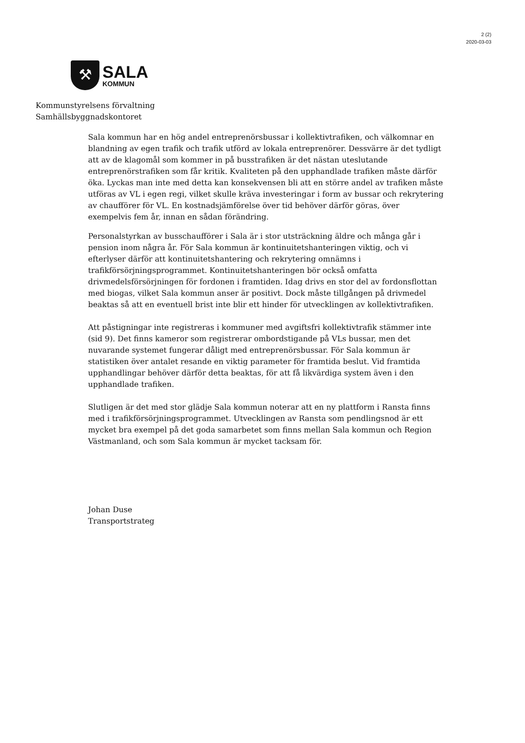2 (2)
2020-03-03
⚒
SALA
KOMMUN
Kommunstyrelsens förvaltning
Samhällsbyggnadskontoret
Sala kommun har en hög andel entreprenörsbussar i kollektivtrafiken, och välkomnar en blandning av egen trafik och trafik utförd av lokala entreprenörer. Dessvärre är det tydligt att av de klagomål som kommer in på busstrafiken är det nästan uteslutande entreprenörstrafiken som får kritik. Kvaliteten på den upphandlade trafiken måste därför öka. Lyckas man inte med detta kan konsekvensen bli att en större andel av trafiken måste utföras av VL i egen regi, vilket skulle kräva investeringar i form av bussar och rekrytering av chaufförer för VL. En kostnadsjämförelse över tid behöver därför göras, över exempelvis fem år, innan en sådan förändring.
Personalstyrkan av busschaufförer i Sala är i stor utsträckning äldre och många går i pension inom några år. För Sala kommun är kontinuitetshanteringen viktig, och vi efterlyser därför att kontinuitetshantering och rekrytering omnämns i trafikförsörjningsprogrammet. Kontinuitetshanteringen bör också omfatta drivmedelsförsörjningen för fordonen i framtiden. Idag drivs en stor del av fordonsflottan med biogas, vilket Sala kommun anser är positivt. Dock måste tillgången på drivmedel beaktas så att en eventuell brist inte blir ett hinder för utvecklingen av kollektivtrafiken.
Att påstigningar inte registreras i kommuner med avgiftsfri kollektivtrafik stämmer inte (sid 9). Det finns kameror som registrerar ombordstigande på VLs bussar, men det nuvarande systemet fungerar dåligt med entreprenörsbussar. För Sala kommun är statistiken över antalet resande en viktig parameter för framtida beslut. Vid framtida upphandlingar behöver därför detta beaktas, för att få likvärdiga system även i den upphandlade trafiken.
Slutligen är det med stor glädje Sala kommun noterar att en ny plattform i Ransta finns med i trafikförsörjningsprogrammet. Utvecklingen av Ransta som pendlingsnod är ett mycket bra exempel på det goda samarbetet som finns mellan Sala kommun och Region Västmanland, och som Sala kommun är mycket tacksam för.
Johan Duse
Transportstrateg